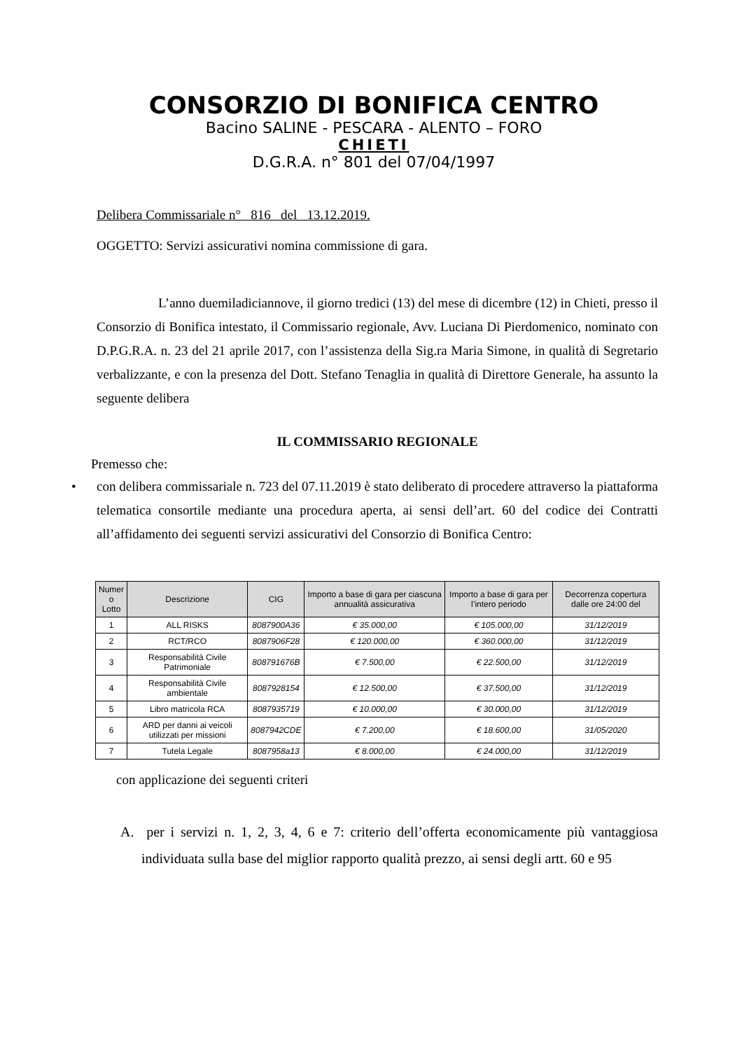CONSORZIO DI BONIFICA CENTRO
Bacino SALINE - PESCARA - ALENTO – FORO
CHIETI
D.G.R.A. n° 801 del 07/04/1997
Delibera Commissariale n° 816 del 13.12.2019.
OGGETTO: Servizi assicurativi nomina commissione di gara.
L’anno duemiladiciannove, il giorno tredici (13) del mese di dicembre (12) in Chieti, presso il Consorzio di Bonifica intestato, il Commissario regionale, Avv. Luciana Di Pierdomenico, nominato con D.P.G.R.A. n. 23 del 21 aprile 2017, con l’assistenza della Sig.ra Maria Simone, in qualità di Segretario verbalizzante, e con la presenza del Dott. Stefano Tenaglia in qualità di Direttore Generale, ha assunto la seguente delibera
IL COMMISSARIO REGIONALE
Premesso che:
• con delibera commissariale n. 723 del 07.11.2019 è stato deliberato di procedere attraverso la piattaforma telematica consortile mediante una procedura aperta, ai sensi dell’art. 60 del codice dei Contratti all’affidamento dei seguenti servizi assicurativi del Consorzio di Bonifica Centro:
| Numer o Lotto | Descrizione | CIG | Importo a base di gara per ciascuna annualità assicurativa | Importo a base di gara per l’intero periodo | Decorrenza copertura dalle ore 24:00 del |
| --- | --- | --- | --- | --- | --- |
| 1 | ALL RISKS | 8087900A36 | € 35.000,00 | € 105.000,00 | 31/12/2019 |
| 2 | RCT/RCO | 8087906F28 | € 120.000,00 | € 360.000,00 | 31/12/2019 |
| 3 | Responsabilità Civile Patrimoniale | 808791676B | € 7.500,00 | € 22.500,00 | 31/12/2019 |
| 4 | Responsabilità Civile ambientale | 8087928154 | € 12.500,00 | € 37.500,00 | 31/12/2019 |
| 5 | Libro matricola RCA | 8087935719 | € 10.000,00 | € 30.000,00 | 31/12/2019 |
| 6 | ARD per danni ai veicoli utilizzati per missioni | 8087942CDE | € 7.200,00 | € 18.600,00 | 31/05/2020 |
| 7 | Tutela Legale | 8087958a13 | € 8.000,00 | € 24.000,00 | 31/12/2019 |
con applicazione dei seguenti criteri
A. per i servizi n. 1, 2, 3, 4, 6 e 7: criterio dell’offerta economicamente più vantaggiosa individuata sulla base del miglior rapporto qualità prezzo, ai sensi degli artt. 60 e 95